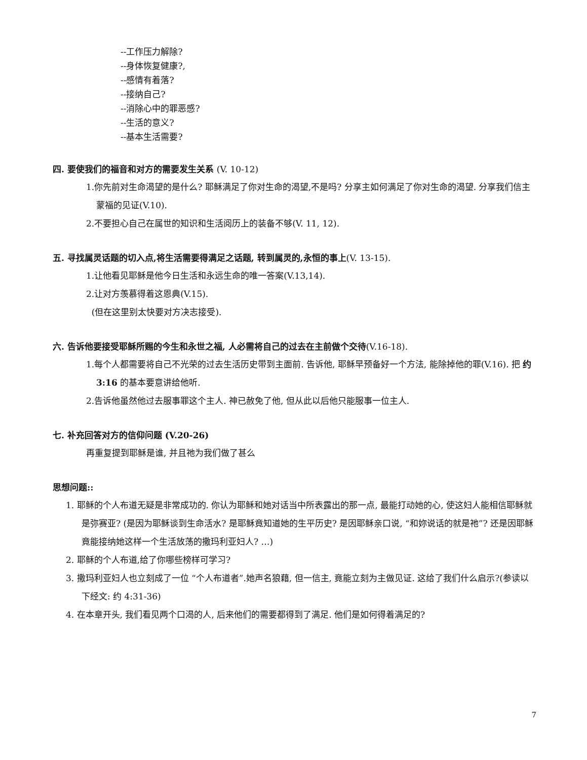--工作压力解除?
--身体恢复健康?,
--感情有着落?
--接纳自己?
--消除心中的罪恶感?
--生活的意义?
--基本生活需要?
四. 要使我们的福音和对方的需要发生关系 (V. 10-12)
1.你先前对生命渴望的是什么? 耶稣满足了你对生命的渴望,不是吗? 分享主如何满足了你对生命的渴望. 分享我们信主蒙福的见证(V.10).
2.不要担心自己在属世的知识和生活阅历上的装备不够(V. 11, 12).
五. 寻找属灵话题的切入点,将生活需要得满足之话题, 转到属灵的,永恒的事上(V. 13-15).
1.让他看见耶稣是他今日生活和永远生命的唯一答案(V.13,14).
2.让对方羡慕得着这恩典(V.15).
(但在这里别太快要对方决志接受).
六. 告诉他要接受耶稣所赐的今生和永世之福, 人必需将自己的过去在主前做个交待(V.16-18).
1.每个人都需要将自己不光荣的过去生活历史带到主面前. 告诉他, 耶稣早预备好一个方法, 能除掉他的罪(V.16). 把 约 3:16 的基本要意讲给他听.
2.告诉他虽然他过去服事罪这个主人. 神已赦免了他, 但从此以后他只能服事一位主人.
七. 补充回答对方的信仰问题 (V.20-26)
再重复提到耶稣是谁, 并且祂为我们做了甚么
思想问题::
1. 耶稣的个人布道无疑是非常成功的. 你认为耶稣和她对话当中所表露出的那一点, 最能打动她的心, 使这妇人能相信耶稣就是弥赛亚? (是因为耶稣谈到生命活水? 是耶稣竟知道她的生平历史? 是因耶稣亲口说, “和妳说话的就是祂”? 还是因耶稣竟能接纳她这样一个生活放荡的撒玛利亚妇人? …)
2. 耶稣的个人布道,给了你哪些榜样可学习?
3. 撒玛利亚妇人也立刻成了一位 “个人布道者”.她声名狼藉, 但一信主, 竟能立刻为主做见证. 这给了我们什么启示?(参读以下经文: 约 4:31-36)
4. 在本章开头, 我们看见两个口渴的人, 后来他们的需要都得到了满足. 他们是如何得着满足的?
7